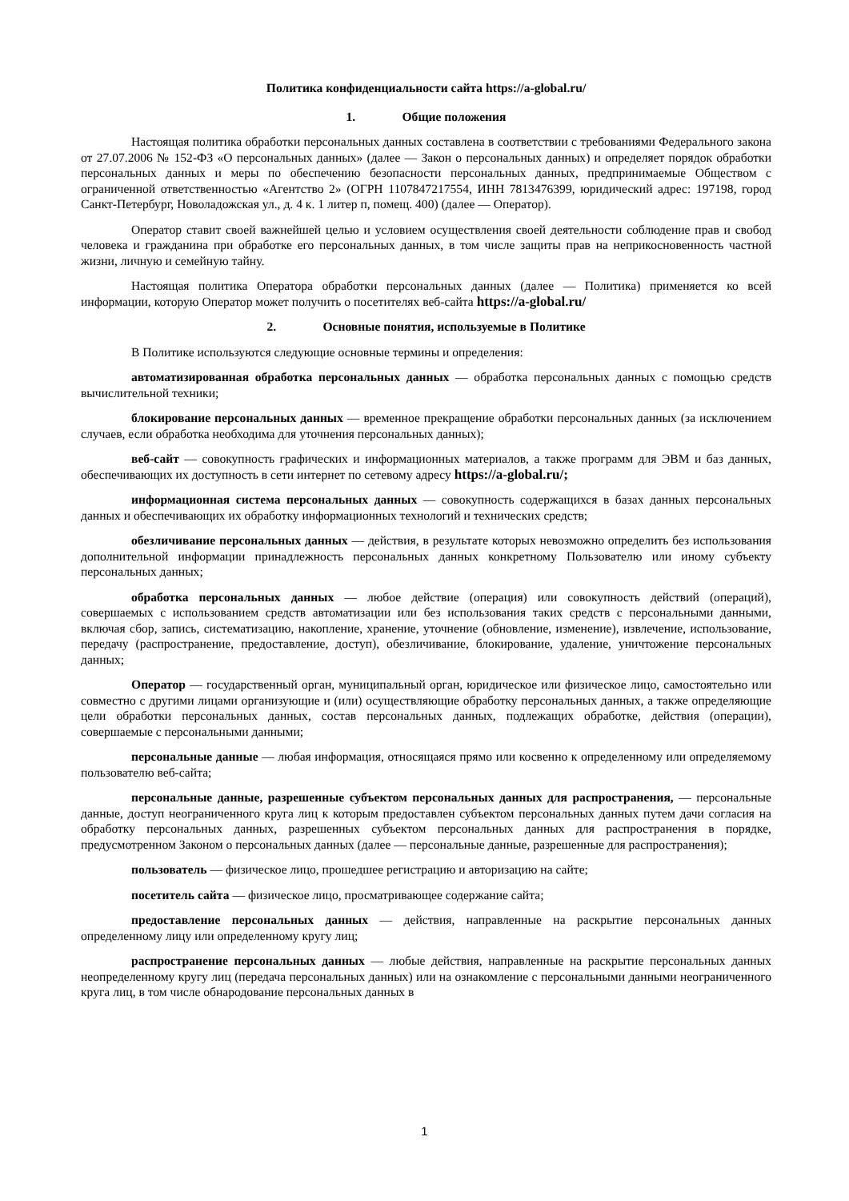Политика конфиденциальности сайта https://a-global.ru/
1. Общие положения
Настоящая политика обработки персональных данных составлена в соответствии с требованиями Федерального закона от 27.07.2006 № 152-ФЗ «О персональных данных» (далее — Закон о персональных данных) и определяет порядок обработки персональных данных и меры по обеспечению безопасности персональных данных, предпринимаемые Обществом с ограниченной ответственностью «Агентство 2» (ОГРН 1107847217554, ИНН 7813476399, юридический адрес: 197198, город Санкт-Петербург, Новоладожская ул., д. 4 к. 1 литер п, помещ. 400) (далее — Оператор).
Оператор ставит своей важнейшей целью и условием осуществления своей деятельности соблюдение прав и свобод человека и гражданина при обработке его персональных данных, в том числе защиты прав на неприкосновенность частной жизни, личную и семейную тайну.
Настоящая политика Оператора обработки персональных данных (далее — Политика) применяется ко всей информации, которую Оператор может получить о посетителях веб-сайта https://a-global.ru/
2. Основные понятия, используемые в Политике
В Политике используются следующие основные термины и определения:
автоматизированная обработка персональных данных — обработка персональных данных с помощью средств вычислительной техники;
блокирование персональных данных — временное прекращение обработки персональных данных (за исключением случаев, если обработка необходима для уточнения персональных данных);
веб-сайт — совокупность графических и информационных материалов, а также программ для ЭВМ и баз данных, обеспечивающих их доступность в сети интернет по сетевому адресу https://a-global.ru/;
информационная система персональных данных — совокупность содержащихся в базах данных персональных данных и обеспечивающих их обработку информационных технологий и технических средств;
обезличивание персональных данных — действия, в результате которых невозможно определить без использования дополнительной информации принадлежность персональных данных конкретному Пользователю или иному субъекту персональных данных;
обработка персональных данных — любое действие (операция) или совокупность действий (операций), совершаемых с использованием средств автоматизации или без использования таких средств с персональными данными, включая сбор, запись, систематизацию, накопление, хранение, уточнение (обновление, изменение), извлечение, использование, передачу (распространение, предоставление, доступ), обезличивание, блокирование, удаление, уничтожение персональных данных;
Оператор — государственный орган, муниципальный орган, юридическое или физическое лицо, самостоятельно или совместно с другими лицами организующие и (или) осуществляющие обработку персональных данных, а также определяющие цели обработки персональных данных, состав персональных данных, подлежащих обработке, действия (операции), совершаемые с персональными данными;
персональные данные — любая информация, относящаяся прямо или косвенно к определенному или определяемому пользователю веб-сайта;
персональные данные, разрешенные субъектом персональных данных для распространения, — персональные данные, доступ неограниченного круга лиц к которым предоставлен субъектом персональных данных путем дачи согласия на обработку персональных данных, разрешенных субъектом персональных данных для распространения в порядке, предусмотренном Законом о персональных данных (далее — персональные данные, разрешенные для распространения);
пользователь — физическое лицо, прошедшее регистрацию и авторизацию на сайте;
посетитель сайта — физическое лицо, просматривающее содержание сайта;
предоставление персональных данных — действия, направленные на раскрытие персональных данных определенному лицу или определенному кругу лиц;
распространение персональных данных — любые действия, направленные на раскрытие персональных данных неопределенному кругу лиц (передача персональных данных) или на ознакомление с персональными данными неограниченного круга лиц, в том числе обнародование персональных данных в
1